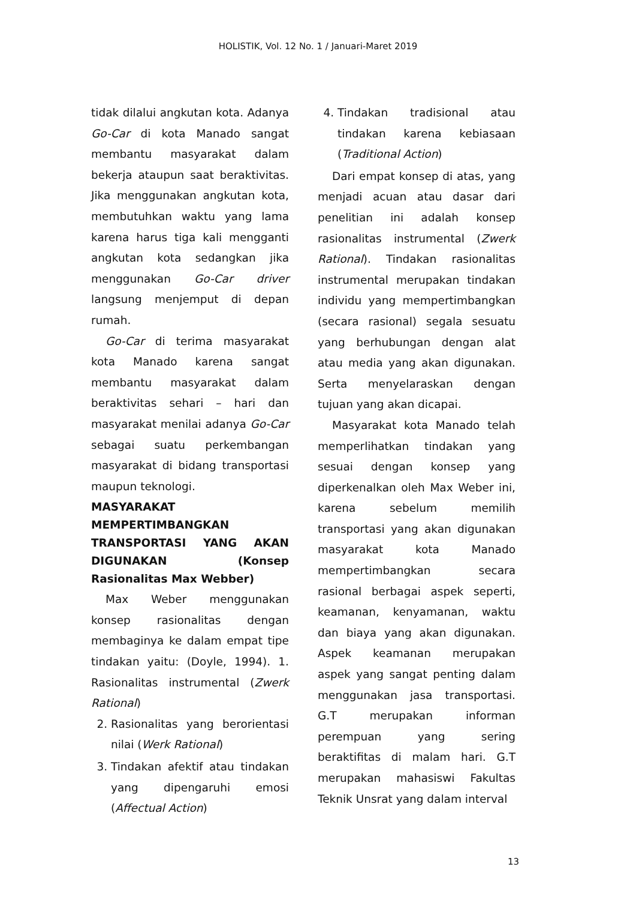HOLISTIK, Vol. 12 No. 1 / Januari-Maret 2019
tidak dilalui angkutan kota. Adanya Go-Car di kota Manado sangat membantu masyarakat dalam bekerja ataupun saat beraktivitas. Jika menggunakan angkutan kota, membutuhkan waktu yang lama karena harus tiga kali mengganti angkutan kota sedangkan jika menggunakan Go-Car driver langsung menjemput di depan rumah.
Go-Car di terima masyarakat kota Manado karena sangat membantu masyarakat dalam beraktivitas sehari – hari dan masyarakat menilai adanya Go-Car sebagai suatu perkembangan masyarakat di bidang transportasi maupun teknologi.
MASYARAKAT MEMPERTIMBANGKAN TRANSPORTASI YANG AKAN DIGUNAKAN (Konsep Rasionalitas Max Webber)
Max Weber menggunakan konsep rasionalitas dengan membaginya ke dalam empat tipe tindakan yaitu: (Doyle, 1994). 1. Rasionalitas instrumental (Zwerk Rational)
2. Rasionalitas yang berorientasi nilai (Werk Rational)
3. Tindakan afektif atau tindakan yang dipengaruhi emosi (Affectual Action)
4. Tindakan tradisional atau tindakan karena kebiasaan (Traditional Action)
Dari empat konsep di atas, yang menjadi acuan atau dasar dari penelitian ini adalah konsep rasionalitas instrumental (Zwerk Rational). Tindakan rasionalitas instrumental merupakan tindakan individu yang mempertimbangkan (secara rasional) segala sesuatu yang berhubungan dengan alat atau media yang akan digunakan. Serta menyelaraskan dengan tujuan yang akan dicapai.
Masyarakat kota Manado telah memperlihatkan tindakan yang sesuai dengan konsep yang diperkenalkan oleh Max Weber ini, karena sebelum memilih transportasi yang akan digunakan masyarakat kota Manado mempertimbangkan secara rasional berbagai aspek seperti, keamanan, kenyamanan, waktu dan biaya yang akan digunakan. Aspek keamanan merupakan aspek yang sangat penting dalam menggunakan jasa transportasi. G.T merupakan informan perempuan yang sering beraktifitas di malam hari. G.T merupakan mahasiswi Fakultas Teknik Unsrat yang dalam interval
13